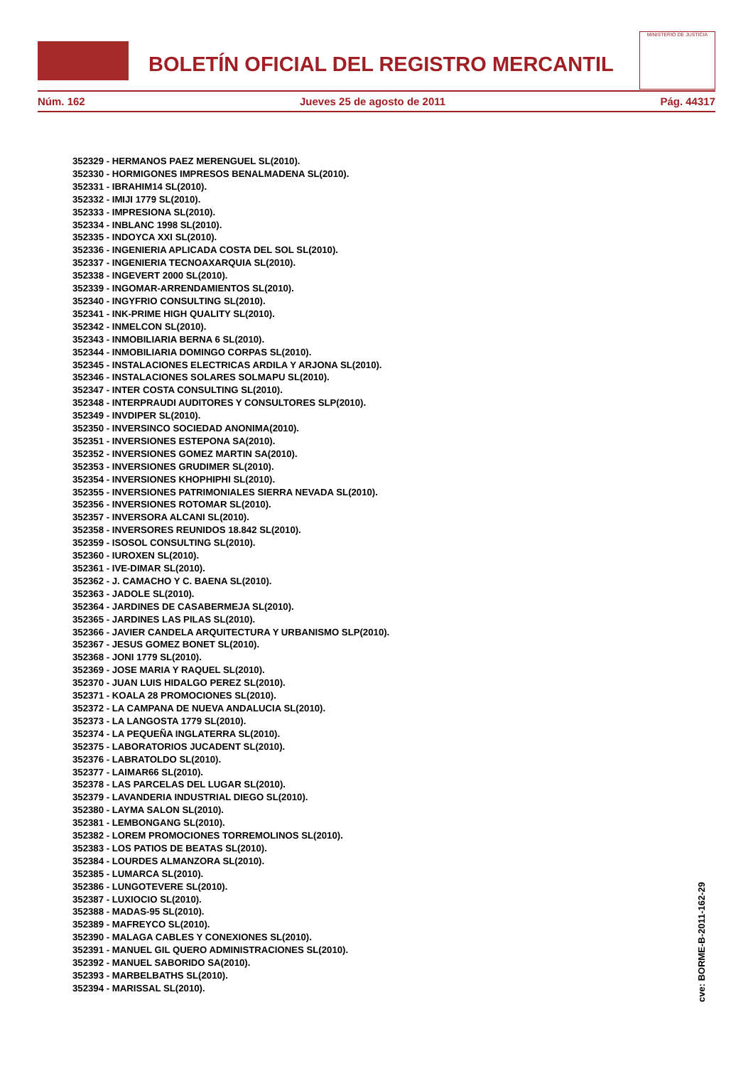BOLETÍN OFICIAL DEL REGISTRO MERCANTIL
MINISTERIO DE JUSTICIA
Núm. 162 Jueves 25 de agosto de 2011 Pág. 44317
352329 - HERMANOS PAEZ MERENGUEL SL(2010).
352330 - HORMIGONES IMPRESOS BENALMADENA SL(2010).
352331 - IBRAHIM14 SL(2010).
352332 - IMIJI 1779 SL(2010).
352333 - IMPRESIONA SL(2010).
352334 - INBLANC 1998 SL(2010).
352335 - INDOYCA XXI SL(2010).
352336 - INGENIERIA APLICADA COSTA DEL SOL SL(2010).
352337 - INGENIERIA TECNOAXARQUIA SL(2010).
352338 - INGEVERT 2000 SL(2010).
352339 - INGOMAR-ARRENDAMIENTOS SL(2010).
352340 - INGYFRIO CONSULTING SL(2010).
352341 - INK-PRIME HIGH QUALITY SL(2010).
352342 - INMELCON SL(2010).
352343 - INMOBILIARIA BERNA 6 SL(2010).
352344 - INMOBILIARIA DOMINGO CORPAS SL(2010).
352345 - INSTALACIONES ELECTRICAS ARDILA Y ARJONA SL(2010).
352346 - INSTALACIONES SOLARES SOLMAPU SL(2010).
352347 - INTER COSTA CONSULTING SL(2010).
352348 - INTERPRAUDI AUDITORES Y CONSULTORES SLP(2010).
352349 - INVDIPER SL(2010).
352350 - INVERSINCO SOCIEDAD ANONIMA(2010).
352351 - INVERSIONES ESTEPONA SA(2010).
352352 - INVERSIONES GOMEZ MARTIN SA(2010).
352353 - INVERSIONES GRUDIMER SL(2010).
352354 - INVERSIONES KHOPHIPHI SL(2010).
352355 - INVERSIONES PATRIMONIALES SIERRA NEVADA SL(2010).
352356 - INVERSIONES ROTOMAR SL(2010).
352357 - INVERSORA ALCANI SL(2010).
352358 - INVERSORES REUNIDOS 18.842 SL(2010).
352359 - ISOSOL CONSULTING SL(2010).
352360 - IUROXEN SL(2010).
352361 - IVE-DIMAR SL(2010).
352362 - J. CAMACHO Y C. BAENA SL(2010).
352363 - JADOLE SL(2010).
352364 - JARDINES DE CASABERMEJA SL(2010).
352365 - JARDINES LAS PILAS SL(2010).
352366 - JAVIER CANDELA ARQUITECTURA Y URBANISMO SLP(2010).
352367 - JESUS GOMEZ BONET SL(2010).
352368 - JONI 1779 SL(2010).
352369 - JOSE MARIA Y RAQUEL SL(2010).
352370 - JUAN LUIS HIDALGO PEREZ SL(2010).
352371 - KOALA 28 PROMOCIONES SL(2010).
352372 - LA CAMPANA DE NUEVA ANDALUCIA SL(2010).
352373 - LA LANGOSTA 1779 SL(2010).
352374 - LA PEQUEÑA INGLATERRA SL(2010).
352375 - LABORATORIOS JUCADENT SL(2010).
352376 - LABRATOLDO SL(2010).
352377 - LAIMAR66 SL(2010).
352378 - LAS PARCELAS DEL LUGAR SL(2010).
352379 - LAVANDERIA INDUSTRIAL DIEGO SL(2010).
352380 - LAYMA SALON SL(2010).
352381 - LEMBONGANG SL(2010).
352382 - LOREM PROMOCIONES TORREMOLINOS SL(2010).
352383 - LOS PATIOS DE BEATAS SL(2010).
352384 - LOURDES ALMANZORA SL(2010).
352385 - LUMARCA SL(2010).
352386 - LUNGOTEVERE SL(2010).
352387 - LUXIOCIO SL(2010).
352388 - MADAS-95 SL(2010).
352389 - MAFREYCO SL(2010).
352390 - MALAGA CABLES Y CONEXIONES SL(2010).
352391 - MANUEL GIL QUERO ADMINISTRACIONES SL(2010).
352392 - MANUEL SABORIDO SA(2010).
352393 - MARBELBATHS SL(2010).
352394 - MARISSAL SL(2010).
cve: BORME-B-2011-162-29